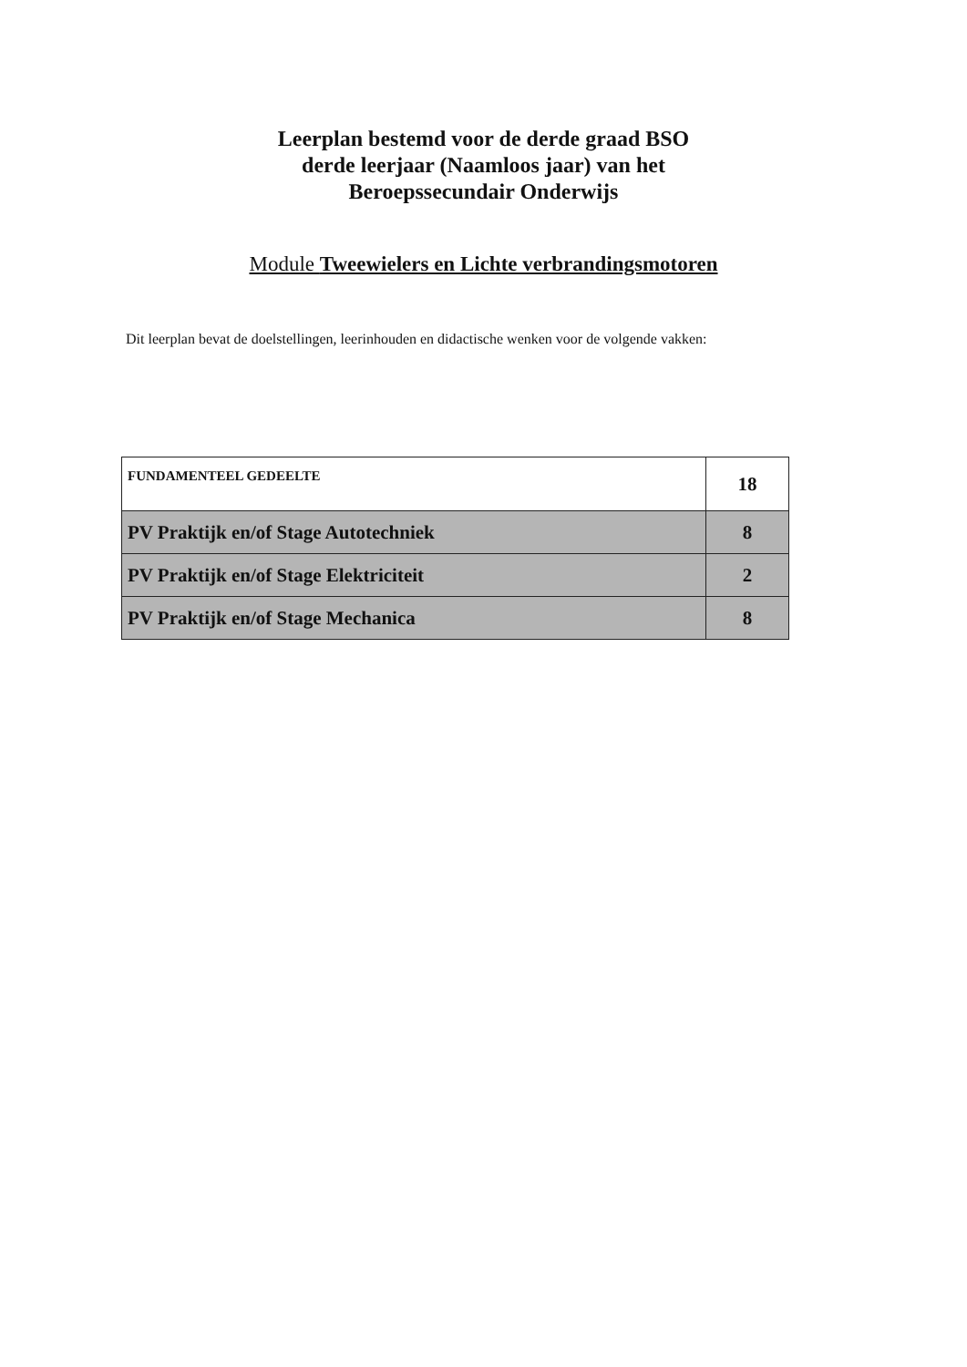Leerplan bestemd voor de derde graad BSO
derde leerjaar (Naamloos jaar) van het
Beroepssecundair Onderwijs
Module Tweewielers en Lichte verbrandingsmotoren
Dit leerplan bevat de doelstellingen, leerinhouden en didactische wenken voor de volgende vakken:
| FUNDAMENTEEL GEDEELTE | 18 |
| PV Praktijk en/of Stage Autotechniek | 8 |
| PV Praktijk en/of Stage Elektriciteit | 2 |
| PV Praktijk en/of Stage Mechanica | 8 |